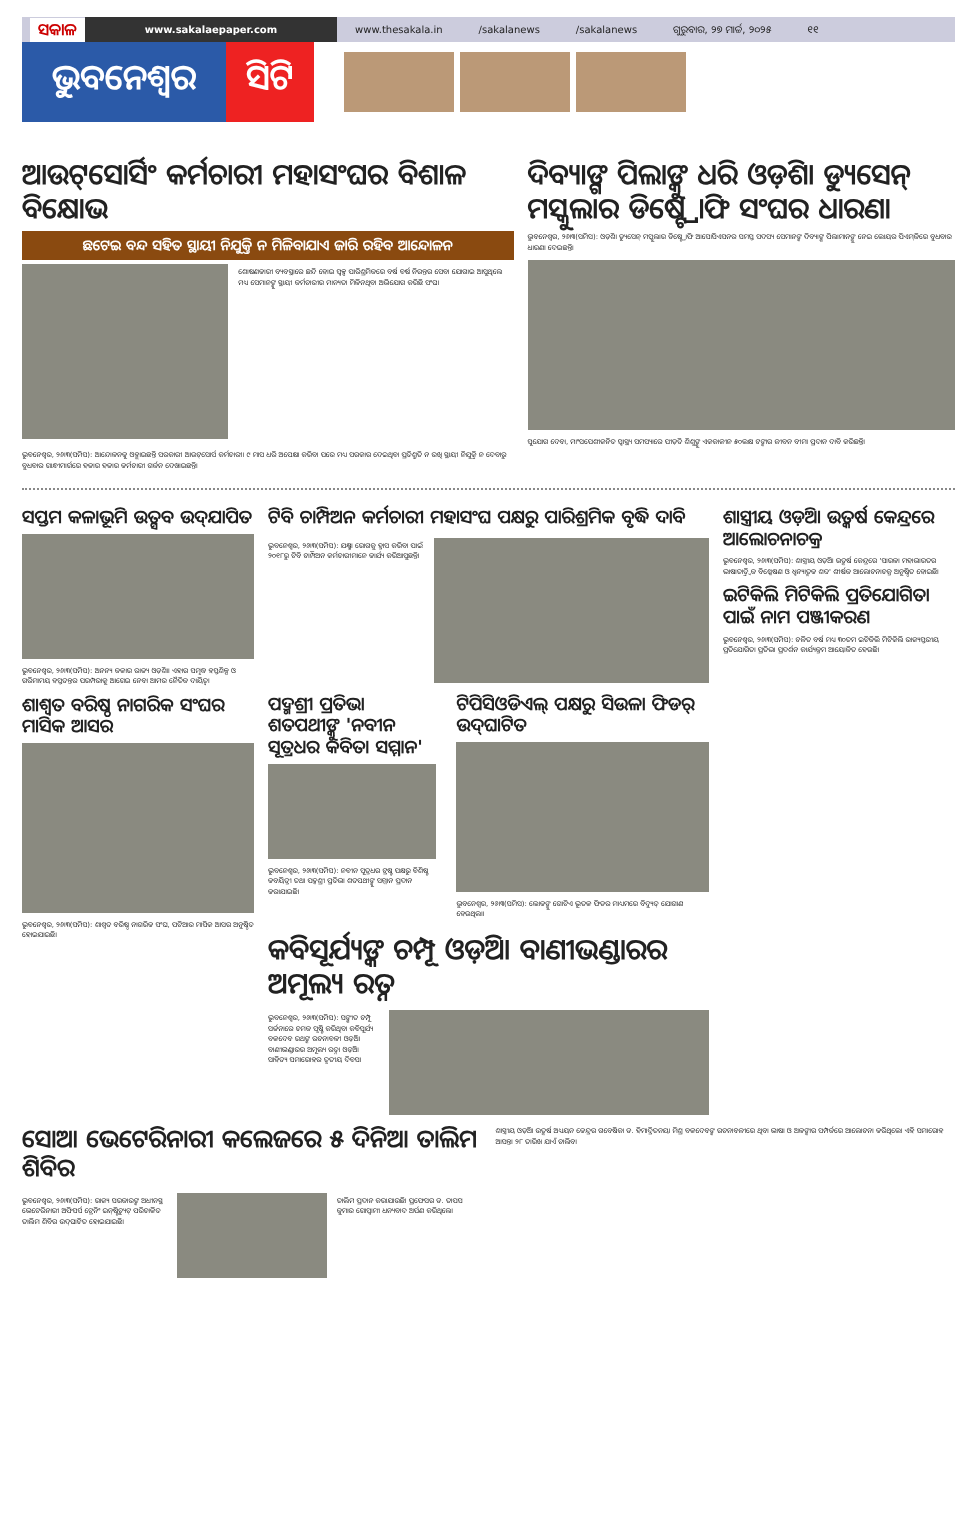ସକାଳ
www.sakalaepaper.com
www.thesakala.in /sakalanews /sakalanews ଗୁରୁବାର, ୨୭ ମାର୍ଚ୍ଚ, ୨୦୨୫ ୧୧
ଭୁବନେଶ୍ୱର ସିଟି
ଆଉଟ୍‌ସୋର୍ସିଂ କର୍ମଚାରୀ ମହାସଂଘର ବିଶାଳ ବିକ୍ଷୋଭ
ଛଟେଇ ବନ୍ଦ ସହିତ ସ୍ଥାୟୀ ନିଯୁକ୍ତି ନ ମିଳିବାଯାଏ ଜାରି ରହିବ ଆନ୍ଦୋଳନ
ଶୋଷଣକାରୀ ବ୍ୟବସ୍ଥାରେ ଛନ୍ଦି ହୋଇ ସ୍ୱଳ୍ପ ପାରିଶ୍ରମିକରେ ବର୍ଷ ବର୍ଷ ନିରନ୍ତର ସେବା ଯୋଗାଇ ଆସୁଥିଲେ ମଧ୍ୟ ସେମାନଙ୍କୁ ସ୍ଥାୟୀ କର୍ମଚାରୀର ମାନ୍ୟତା ମିଳିନଥିବା ଅଭିଯୋଗ କରିଛି ସଂଘ।
ଭୁବନେଶ୍ୱର, ୨୬।୩(ସମିସ): ଆନ୍ଦୋଳନକୁ ଓହ୍ଲାଇଛନ୍ତି ସରକାରୀ ଆଉଟ୍‌ସୋର୍ସ କର୍ମଚାରୀ। ୯ ମାସ ଧରି ଅପେକ୍ଷା କରିବା ପରେ ମଧ୍ୟ ସରକାର ଦେଇଥିବା ପ୍ରତିଶ୍ରୁତି ନ ରଖି ସ୍ଥାୟୀ ନିଯୁକ୍ତି ନ ଦେବାରୁ ବୁଧବାର ଗାନ୍ଧୀମାର୍ଗରେ ହଜାର ହଜାର କର୍ମଚାରୀ ଗର୍ଜନ ଦେଖାଇଛନ୍ତି।
ଦିବ୍ୟାଙ୍ଗ ପିଲାଙ୍କୁ ଧରି ଓଡ଼ିଶା ଡ୍ୟୁସେନ୍ ମସ୍କୁଲାର ଡିଷ୍ଟ୍ରୋଫି ସଂଘର ଧାରଣା
ଭୁବନେଶ୍ୱର, ୨୬।୩(ସମିସ): ଓଡ଼ିଶା ଡ୍ୟୁସେନ୍ ମସ୍କୁଲାର ଡିଷ୍ଟ୍ରୋଫି ଆସୋସିଏସନର ସମସ୍ତ ସଦସ୍ୟ ସେମାନଙ୍କ ଦିବ୍ୟାଙ୍ଗ ପିଲାମାନଙ୍କୁ ନେଇ ଲୋୟର ପିଏମ୍‌ଜିରେ ବୁଧବାର ଧାରଣା ଦେଇଛନ୍ତି।
ସୁଯୋଗ ଦେବା, ମାଂସପେଶୀଜନିତ ସ୍ୱାସ୍ଥ୍ୟ ସମସ୍ୟାରେ ପୀଡ଼ିତ ଶିଶୁଙ୍କୁ ଏକକାଳୀନ ୫୦ଲକ୍ଷ ଟଙ୍କାର ଜୀବନ ବୀମା ପ୍ରଦାନ ଦାବି କରିଛନ୍ତି।
ସପ୍ତମ କଳାଭୂମି ଉତ୍ସବ ଉଦ୍‌ଯାପିତ
ଭୁବନେଶ୍ୱର, ୨୬।୩(ସମିସ): ଅନନ୍ୟ କଳାର ରାଜ୍ୟ ଓଡ଼ିଶା। ଏହାର ସମୃଦ୍ଧ ହସ୍ତଶିଳ୍ପ ଓ ଗରିମାମୟ ହସ୍ତତନ୍ତର ପରମ୍ପରାକୁ ଆଗେଇ ନେବା ଆମର ନୈତିକ ଦାୟିତ୍ୱ।
ଶାଶ୍ୱତ ବରିଷ୍ଠ ନାଗରିକ ସଂଘର ମାସିକ ଆସର
ଭୁବନେଶ୍ୱର, ୨୬।୩(ସମିସ): ଶାଶ୍ୱତ ବରିଷ୍ଠ ନାଗରିକ ସଂଘ, ପଟିଆର ମାସିକ ଆସର ଅନୁଷ୍ଠିତ ହୋଇଯାଇଛି।
ଟିବି ଚାମ୍ପିଅନ କର୍ମଚାରୀ ମହାସଂଘ ପକ୍ଷରୁ ପାରିଶ୍ରମିକ ବୃଦ୍ଧି ଦାବି
ଭୁବନେଶ୍ୱର, ୨୬।୩(ସମିସ): ଯକ୍ଷ୍ମା ରୋଗକୁ ହ୍ରାସ କରିବା ପାଇଁ ୨୦୧୮ରୁ ଟିବି ଚାମ୍ପିଅନ କର୍ମଚାରୀମାନେ କାର୍ଯ୍ୟ କରିଆସୁଛନ୍ତି।
ପଦ୍ମଶ୍ରୀ ପ୍ରତିଭା ଶତପଥୀଙ୍କୁ 'ନବୀନ ସୂତ୍ରଧର କବିତା ସମ୍ମାନ'
ଭୁବନେଶ୍ୱର, ୨୬।୩(ସମିସ): ନବୀନ ସୂତ୍ରଧର ଟ୍ରଷ୍ଟ ପକ୍ଷରୁ ବିଶିଷ୍ଟ କବୟିତ୍ରୀ ତଥା ପଦ୍ମଶ୍ରୀ ପ୍ରତିଭା ଶତପଥୀଙ୍କୁ ସମ୍ମାନ ପ୍ରଦାନ କରାଯାଇଛି।
ଟିପିସିଓଡିଏଲ୍ ପକ୍ଷରୁ ସିଉଳା ଫିଡର୍ ଉଦ୍‌ଘାଟିତ
ଭୁବନେଶ୍ୱର, ୨୬।୩(ସମିସ): ଲୋକଙ୍କୁ ଗୋଟିଏ ଭୂତଳ ଫିଡର ମାଧ୍ୟମରେ ବିଦ୍ୟୁତ୍ ଯୋଗାଣ ହେଉଥିଲା।
କବିସୂର୍ଯ୍ୟଙ୍କ ଚମ୍ପୂ ଓଡ଼ିଆ ବାଣୀଭଣ୍ଡାରର ଅମୂଲ୍ୟ ରତ୍ନ
ଭୁବନେଶ୍ୱର, ୨୬।୩(ସମିସ): ସଙ୍ଗୀତ ଚମ୍ପୂ ସର୍ଜନାରେ ଚମକ ସୃଷ୍ଟି କରିଥିବା କବିସୂର୍ଯ୍ୟ ବଳଦେବ ରଥଙ୍କ ରଚନାବଳୀ ଓଡ଼ିଆ ବାଣୀଭଣ୍ଡାରର ଅମୂଲ୍ୟ ରତ୍ନ। ଓଡ଼ିଆ ସାହିତ୍ୟ ସମାରୋହର ତୃତୀୟ ଦିବସ।
ଶାସ୍ତ୍ରୀୟ ଓଡ଼ିଆ ଉତ୍କର୍ଷ କେନ୍ଦ୍ରରେ ଆଲୋଚନାଚକ୍ର
ଭୁବନେଶ୍ୱର, ୨୬।୩(ସମିସ): ଶାସ୍ତ୍ରୀୟ ଓଡ଼ିଆ ଉତ୍କର୍ଷ କେନ୍ଦ୍ରରେ 'ସାରଳା ମହାଭାରତର ଭାଷାତାତ୍ତ୍ୱିକ ବିଶ୍ଳେଷଣ ଓ ଧ୍ୱନ୍ୟାତ୍ମକ ଶବ୍ଦ' ଶୀର୍ଷକ ଆଲୋଚନାଚକ୍ର ଅନୁଷ୍ଠିତ ହୋଇଛି।
ଇଟିକିଲି ମିଟିକିଲି ପ୍ରତିଯୋଗିତା ପାଇଁ ନାମ ପଞ୍ଜୀକରଣ
ଭୁବନେଶ୍ୱର, ୨୬।୩(ସମିସ): ଚଳିତ ବର୍ଷ ମଧ୍ୟ ୩୦ତମ ଇଟିକିଲି ମିଟିକିଲି ରାଜ୍ୟସ୍ତରୀୟ ପ୍ରତିଯୋଗିତା ପ୍ରତିଭା ପ୍ରଦର୍ଶନ କାର୍ଯ୍ୟକ୍ରମ ଆୟୋଜିତ ହେଉଛି।
ସୋଆ ଭେଟେରିନାରୀ କଲେଜରେ ୫ ଦିନିଆ ତାଲିମ ଶିବିର
ଭୁବନେଶ୍ୱର, ୨୬।୩(ସମିସ): ରାଜ୍ୟ ସରକାରଙ୍କ ଅଧୀନସ୍ଥ ଭେଟେରିନାରୀ ଅଫିସର୍ସ ଟ୍ରେନିଂ ଇନ୍‌ଷ୍ଟିଚ୍ୟୁଟ୍ ପରିଚାଳିତ ତାଲିମ ଶିବିର ଉଦ୍‌ଘାଟିତ ହୋଇଯାଇଛି।
ତାଲିମ ପ୍ରଦାନ କରାଯାଉଛି। ପ୍ରଫେସର ଡ. ତାପସ କୁମାର ଗୋସ୍ୱାମୀ ଧନ୍ୟବାଦ ଅର୍ପଣ କରିଥିଲେ।
ଶାସ୍ତ୍ରୀୟ ଓଡ଼ିଆ ଉତ୍କର୍ଷ ଅଧ୍ୟୟନ କେନ୍ଦ୍ରର ଗବେଷିକା ଡ. ହିମାଦ୍ରିତନୟା ମିଶ୍ର ବଳଦେବଙ୍କ ରଚନାବଳୀରେ ଥିବା ଭାଷା ଓ ଅଳଙ୍କାର ସମ୍ପର୍କରେ ଆଲୋଚନା କରିଥିଲେ। ଏହି ସମାରୋହ ଆସନ୍ତା ୨୮ ତାରିଖ ଯାଏଁ ଚାଲିବ।